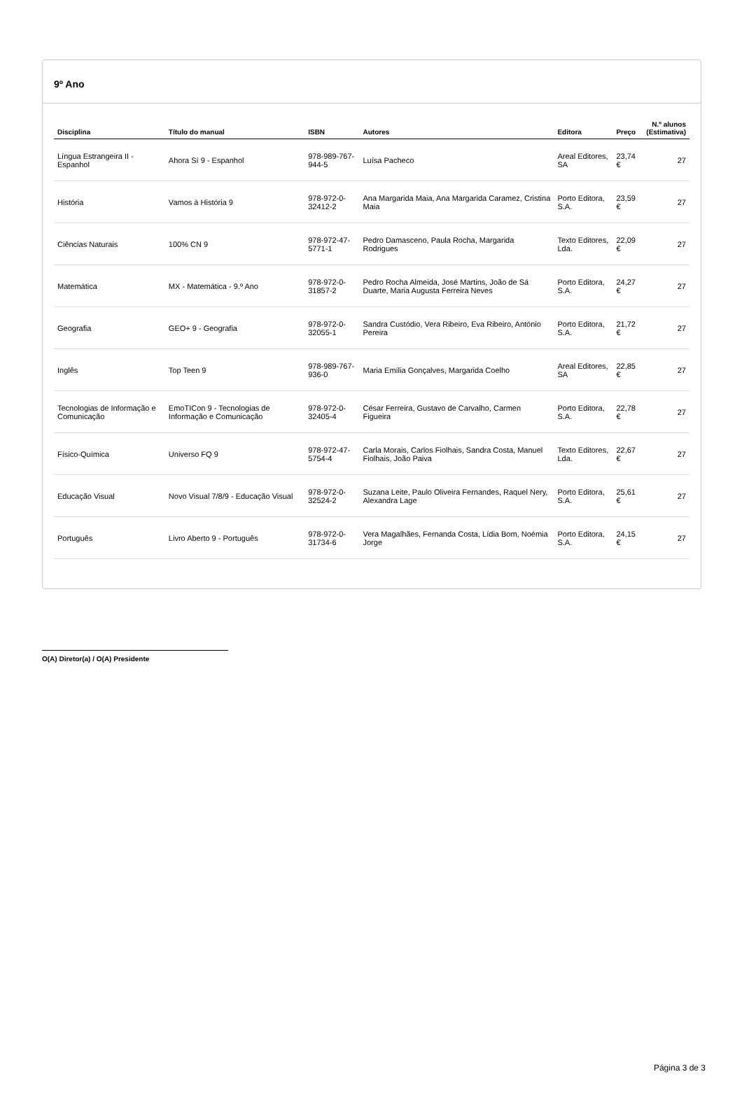9º Ano
| Disciplina | Título do manual | ISBN | Autores | Editora | Preço | N.º alunos (Estimativa) |
| --- | --- | --- | --- | --- | --- | --- |
| Língua Estrangeira II - Espanhol | Ahora Sí 9 - Espanhol | 978-989-767-944-5 | Luísa Pacheco | Areal Editores, SA | 23,74 € | 27 |
| História | Vamos à História 9 | 978-972-0-32412-2 | Ana Margarida Maia, Ana Margarida Caramez, Cristina Maia | Porto Editora, S.A. | 23,59 € | 27 |
| Ciências Naturais | 100% CN 9 | 978-972-47-5771-1 | Pedro Damasceno, Paula Rocha, Margarida Rodrigues | Texto Editores, Lda. | 22,09 € | 27 |
| Matemática | MX - Matemática - 9.º Ano | 978-972-0-31857-2 | Pedro Rocha Almeida, José Martins, João de Sá Duarte, Maria Augusta Ferreira Neves | Porto Editora, S.A. | 24,27 € | 27 |
| Geografia | GEO+ 9 - Geografia | 978-972-0-32055-1 | Sandra Custódio, Vera Ribeiro, Eva Ribeiro, António Pereira | Porto Editora, S.A. | 21,72 € | 27 |
| Inglês | Top Teen 9 | 978-989-767-936-0 | Maria Emília Gonçalves, Margarida Coelho | Areal Editores, SA | 22,85 € | 27 |
| Tecnologias de Informação e Comunicação | EmoTICon 9 - Tecnologias de Informação e Comunicação | 978-972-0-32405-4 | César Ferreira, Gustavo de Carvalho, Carmen Figueira | Porto Editora, S.A. | 22,78 € | 27 |
| Físico-Química | Universo FQ 9 | 978-972-47-5754-4 | Carla Morais, Carlos Fiolhais, Sandra Costa, Manuel Fiolhais, João Paiva | Texto Editores, Lda. | 22,67 € | 27 |
| Educação Visual | Novo Visual 7/8/9 - Educação Visual | 978-972-0-32524-2 | Suzana Leite, Paulo Oliveira Fernandes, Raquel Nery, Alexandra Lage | Porto Editora, S.A. | 25,61 € | 27 |
| Português | Livro Aberto 9 - Português | 978-972-0-31734-6 | Vera Magalhães, Fernanda Costa, Lídia Bom, Noémia Jorge | Porto Editora, S.A. | 24,15 € | 27 |
O(A) Diretor(a) / O(A) Presidente
Página 3 de 3